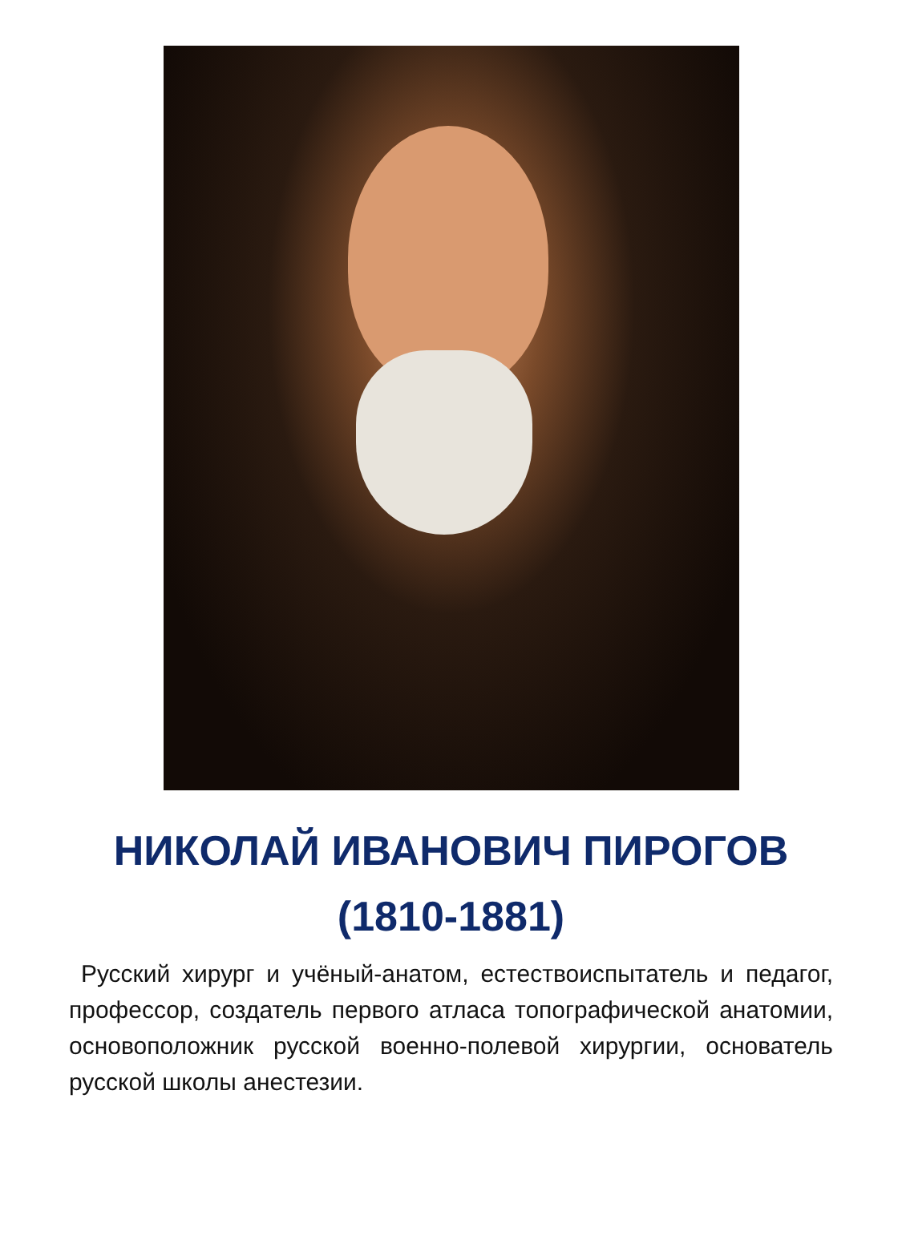НИКОЛАЙ ИВАНОВИЧ ПИРОГОВ
(1810-1881)
Русский хирург и учёный-анатом, естествоиспытатель и педагог, профессор, создатель первого атласа топографической анатомии, основоположник русской военно-полевой хирургии, основатель русской школы анестезии.